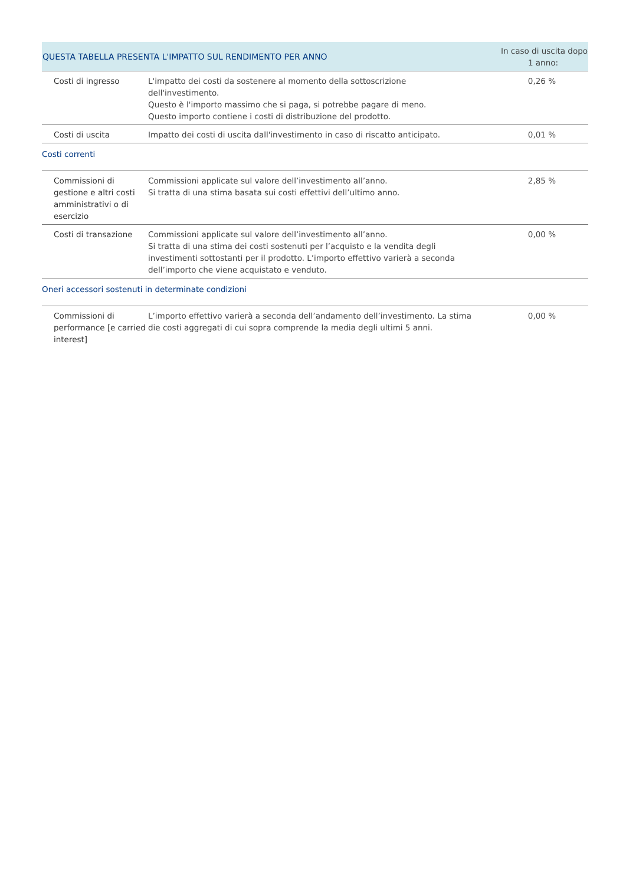| QUESTA TABELLA PRESENTA L'IMPATTO SUL RENDIMENTO PER ANNO | | In caso di uscita dopo 1 anno: |
| --- | --- | --- |
| Costi di ingresso | L'impatto dei costi da sostenere al momento della sottoscrizione dell'investimento. Questo è l'importo massimo che si paga, si potrebbe pagare di meno. Questo importo contiene i costi di distribuzione del prodotto. | 0,26 % |
| Costi di uscita | Impatto dei costi di uscita dall'investimento in caso di riscatto anticipato. | 0,01 % |
| Costi correnti | | |
| Commissioni di gestione e altri costi amministrativi o di esercizio | Commissioni applicate sul valore dell’investimento all’anno. Si tratta di una stima basata sui costi effettivi dell’ultimo anno. | 2,85 % |
| Costi di transazione | Commissioni applicate sul valore dell’investimento all’anno. Si tratta di una stima dei costi sostenuti per l’acquisto e la vendita degli investimenti sottostanti per il prodotto. L’importo effettivo varierà a seconda dell’importo che viene acquistato e venduto. | 0,00 % |
| Oneri accessori sostenuti in determinate condizioni | | |
| Commissioni di performance [e carried interest] | L’importo effettivo varierà a seconda dell’andamento dell’investimento. La stima die costi aggregati di cui sopra comprende la media degli ultimi 5 anni. | 0,00 % |